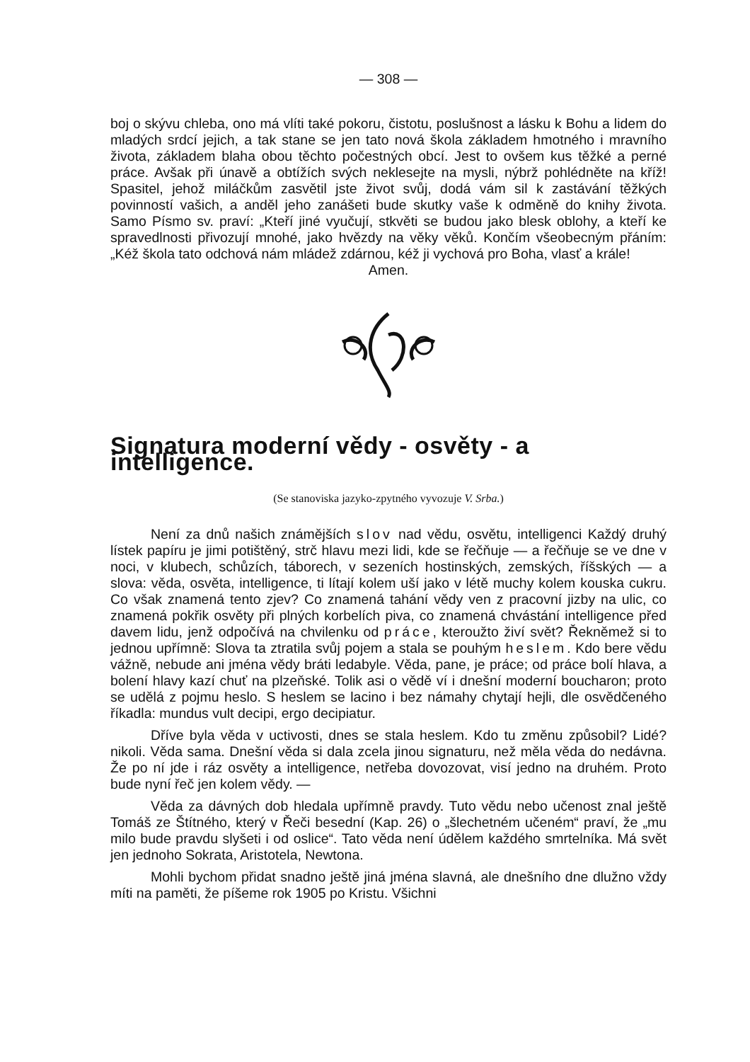— 308 —
boj o skývu chleba, ono má vlíti také pokoru, čistotu, poslušnost a lásku k Bohu a lidem do mladých srdcí jejich, a tak stane se jen tato nová škola základem hmotného i mravního života, základem blaha obou těchto počestných obcí. Jest to ovšem kus těžké a perné práce. Avšak při únavě a obtížích svých neklesejte na mysli, nýbrž pohlédněte na kříž! Spasitel, jehož miláčkům zasvětil jste život svůj, dodá vám sil k zastávání těžkých povinností vašich, a anděl jeho zanášeti bude skutky vaše k odměně do knihy života. Samo Písmo sv. praví: „Kteří jiné vyučují, stkvěti se budou jako blesk oblohy, a kteří ke spravedlnosti přivozují mnohé, jako hvězdy na věky věků. Končím všeobecným přáním: „Kéž škola tato odchová nám mládež zdárnou, kéž ji vychová pro Boha, vlasť a krále!
Amen.
Signatura moderní vědy - osvěty - a intelligence.
(Se stanoviska jazyko-zpytného vyvozuje V. Srba.)
Není za dnů našich známějších slov nad vědu, osvětu, intelligenci Každý druhý lístek papíru je jimi potištěný, strč hlavu mezi lidi, kde se řečňuje — a řečňuje se ve dne v noci, v klubech, schůzích, táborech, v sezeních hostinských, zemských, říšských — a slova: věda, osvěta, intelligence, ti lítají kolem uší jako v létě muchy kolem kouska cukru. Co však znamená tento zjev? Co znamená tahání vědy ven z pracovní jizby na ulic, co znamená pokřik osvěty při plných korbelích piva, co znamená chvástání intelligence před davem lidu, jenž odpočívá na chvilenku od práce, kteroužto živí svět? Řekněmež si to jednou upřímně: Slova ta ztratila svůj pojem a stala se pouhým heslem. Kdo bere vědu vážně, nebude ani jména vědy bráti ledabyle. Věda, pane, je práce; od práce bolí hlava, a bolení hlavy kazí chuť na plzeňské. Tolik asi o vědě ví i dnešní moderní boucharon; proto se udělá z pojmu heslo. S heslem se lacino i bez námahy chytají hejli, dle osvědčeného říkadla: mundus vult decipi, ergo decipiatur.
Dříve byla věda v uctivosti, dnes se stala heslem. Kdo tu změnu způsobil? Lidé? nikoli. Věda sama. Dnešní věda si dala zcela jinou signaturu, než měla věda do nedávna. Že po ní jde i ráz osvěty a intelligence, netřeba dovozovat, visí jedno na druhém. Proto bude nyní řeč jen kolem vědy. —
Věda za dávných dob hledala upřímně pravdy. Tuto vědu nebo učenost znal ještě Tomáš ze Štítného, který v Řeči besední (Kap. 26) o „šlechetném učeném“ praví, že „mu milo bude pravdu slyšeti i od oslice“. Tato věda není údělem každého smrtelníka. Má svět jen jednoho Sokrata, Aristotela, Newtona.
Mohli bychom přidat snadno ještě jiná jména slavná, ale dnešního dne dlužno vždy míti na paměti, že píšeme rok 1905 po Kristu. Všichni